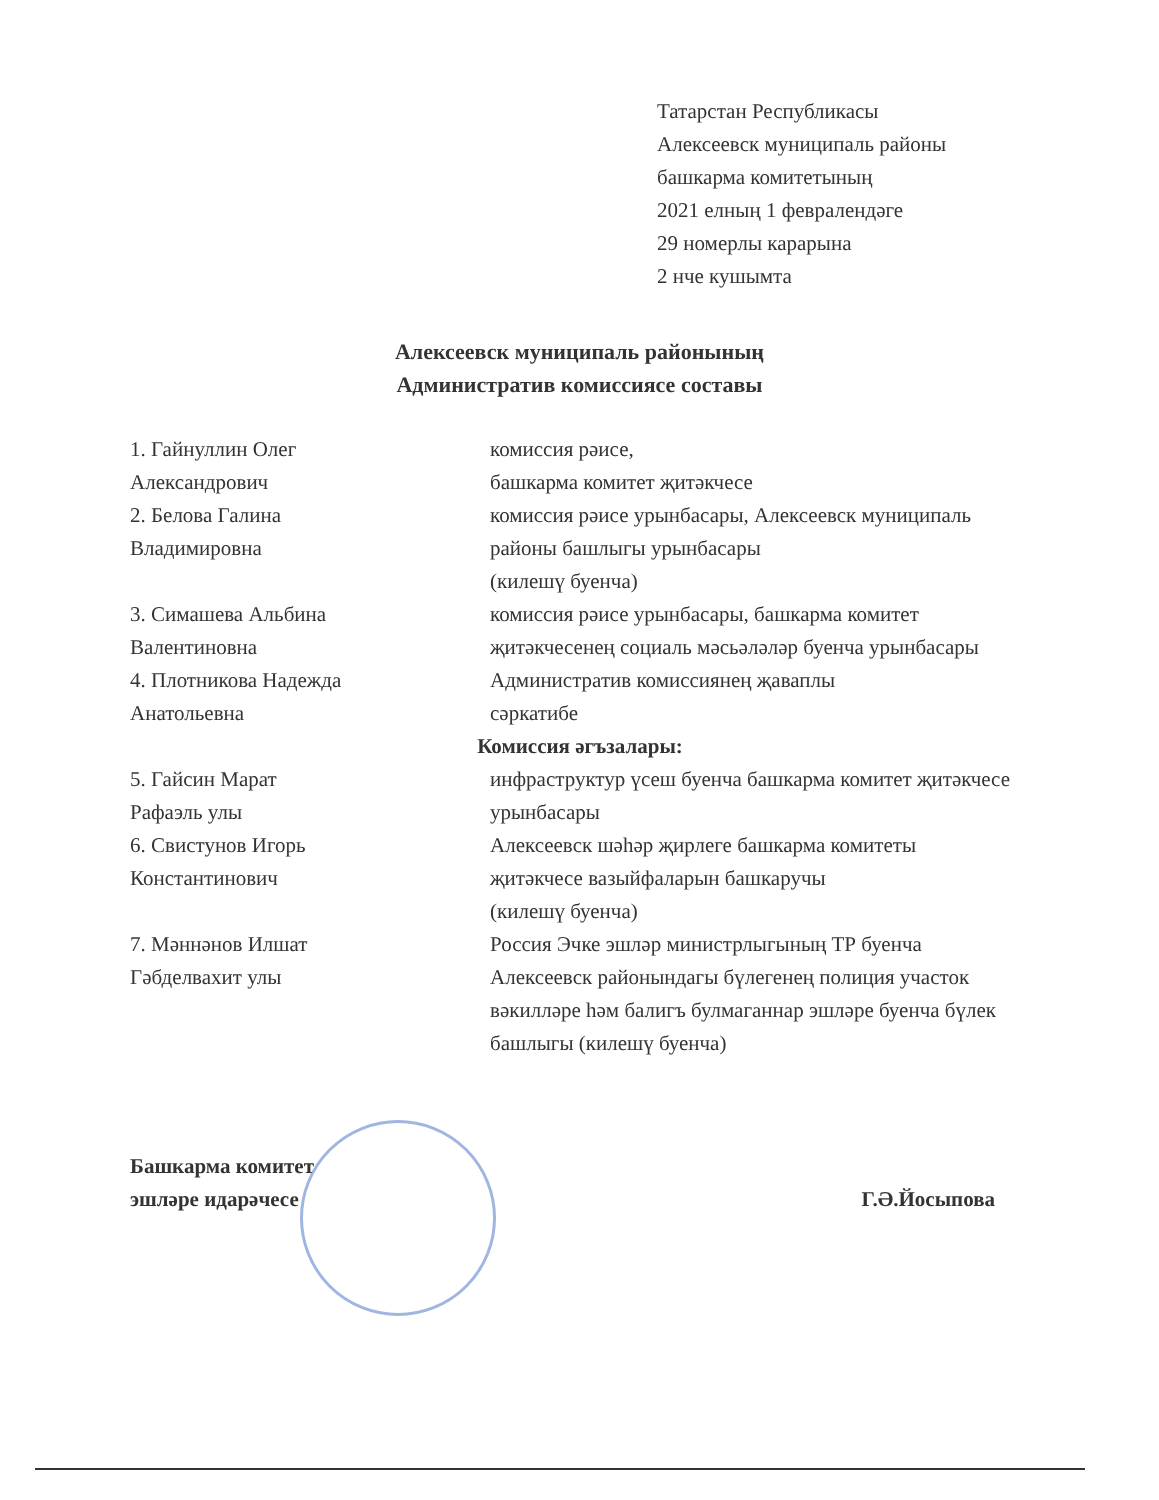Татарстан Республикасы
Алексеевск муниципаль районы
башкарма комитетының
2021 елның 1 февралендәге
29 номерлы карарына
2 нче кушымта
Алексеевск муниципаль районының
Административ комиссиясе составы
1. Гайнуллин Олег
Александрович
комиссия рәисе,
башкарма комитет җитәкчесе
2. Белова Галина
Владимировна
комиссия рәисе урынбасары, Алексеевск муниципаль районы башлыгы урынбасары
(килешү буенча)
3. Симашева Альбина
Валентиновна
комиссия рәисе урынбасары, башкарма комитет җитәкчесенең социаль мәсьәләләр буенча урынбасары
4. Плотникова Надежда
Анатольевна
Административ комиссиянең җаваплы
сәркатибе
Комиссия әгъзалары:
5. Гайсин Марат
Рафаэль улы
инфраструктур үсеш буенча башкарма комитет җитәкчесе урынбасары
6. Свистунов Игорь
Константинович
Алексеевск шәһәр җирлеге башкарма комитеты җитәкчесе вазыйфаларын башкаручы
(килешү буенча)
7. Мәннәнов Илшат
Гәбделвахит улы
Россия Эчке эшләр министрлыгының ТР буенча Алексеевск районындагы бүлегенең полиция участок вәкилләре һәм балигъ булмаганнар эшләре буенча бүлек башлыгы (килешү буенча)
Башкарма комитет
эшләре идарәчесе
Г.Ә.Йосыпова